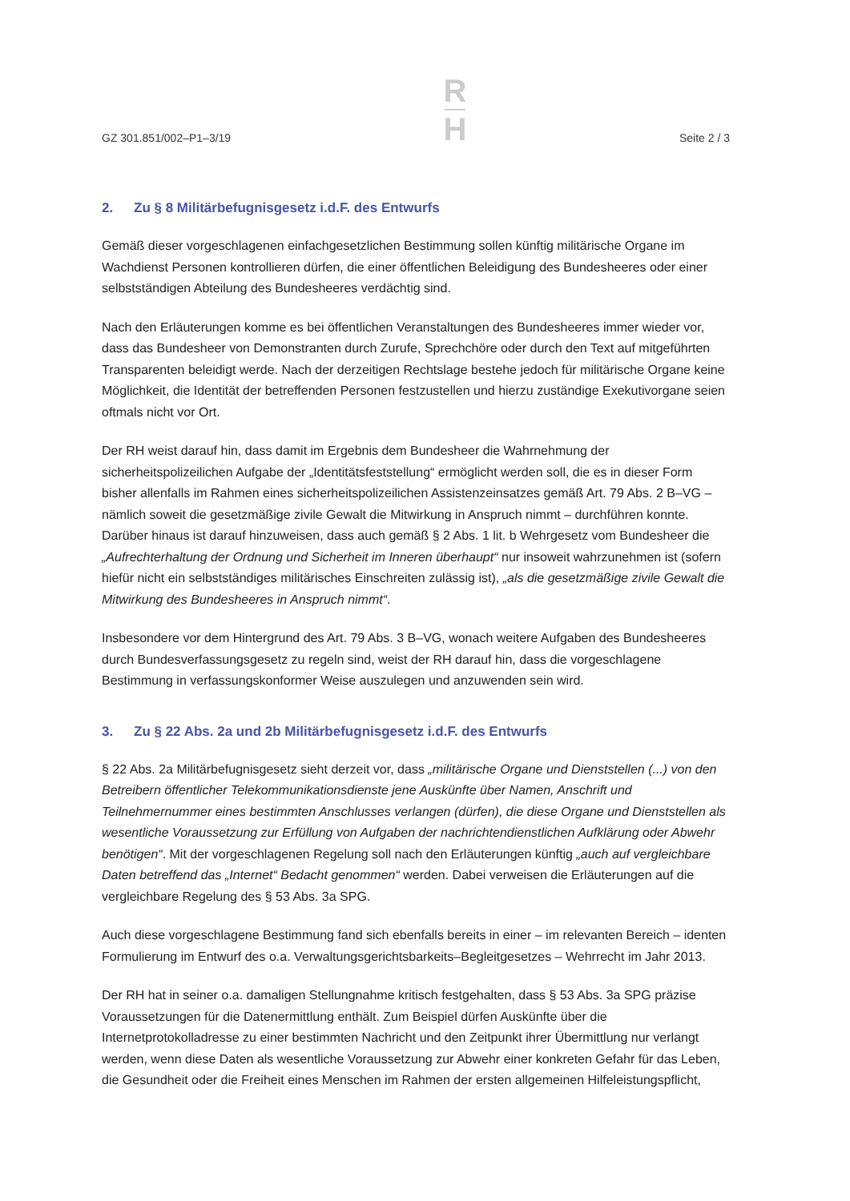GZ 301.851/002–P1–3/19
R H
Seite 2 / 3
2. Zu § 8 Militärbefugnisgesetz i.d.F. des Entwurfs
Gemäß dieser vorgeschlagenen einfachgesetzlichen Bestimmung sollen künftig militärische Organe im Wachdienst Personen kontrollieren dürfen, die einer öffentlichen Beleidigung des Bundesheeres oder einer selbstständigen Abteilung des Bundesheeres verdächtig sind.
Nach den Erläuterungen komme es bei öffentlichen Veranstaltungen des Bundesheeres immer wieder vor, dass das Bundesheer von Demonstranten durch Zurufe, Sprechchöre oder durch den Text auf mitgeführten Transparenten beleidigt werde. Nach der derzeitigen Rechtslage bestehe jedoch für militärische Organe keine Möglichkeit, die Identität der betreffenden Personen festzustellen und hierzu zuständige Exekutivorgane seien oftmals nicht vor Ort.
Der RH weist darauf hin, dass damit im Ergebnis dem Bundesheer die Wahrnehmung der sicherheitspolizeilichen Aufgabe der „Identitätsfeststellung“ ermöglicht werden soll, die es in dieser Form bisher allenfalls im Rahmen eines sicherheitspolizeilichen Assistenzeinsatzes gemäß Art. 79 Abs. 2 B–VG – nämlich soweit die gesetzmäßige zivile Gewalt die Mitwirkung in Anspruch nimmt – durchführen konnte. Darüber hinaus ist darauf hinzuweisen, dass auch gemäß § 2 Abs. 1 lit. b Wehrgesetz vom Bundesheer die „Aufrechterhaltung der Ordnung und Sicherheit im Inneren überhaupt“ nur insoweit wahrzunehmen ist (sofern hiefür nicht ein selbstständiges militärisches Einschreiten zulässig ist), „als die gesetzmäßige zivile Gewalt die Mitwirkung des Bundesheeres in Anspruch nimmt“.
Insbesondere vor dem Hintergrund des Art. 79 Abs. 3 B–VG, wonach weitere Aufgaben des Bundesheeres durch Bundesverfassungsgesetz zu regeln sind, weist der RH darauf hin, dass die vorgeschlagene Bestimmung in verfassungskonformer Weise auszulegen und anzuwenden sein wird.
3. Zu § 22 Abs. 2a und 2b Militärbefugnisgesetz i.d.F. des Entwurfs
§ 22 Abs. 2a Militärbefugnisgesetz sieht derzeit vor, dass „militärische Organe und Dienststellen (...) von den Betreibern öffentlicher Telekommunikationsdienste jene Auskünfte über Namen, Anschrift und Teilnehmernummer eines bestimmten Anschlusses verlangen (dürfen), die diese Organe und Dienststellen als wesentliche Voraussetzung zur Erfüllung von Aufgaben der nachrichtendienstlichen Aufklärung oder Abwehr benötigen“. Mit der vorgeschlagenen Regelung soll nach den Erläuterungen künftig „auch auf vergleichbare Daten betreffend das „Internet“ Bedacht genommen“ werden. Dabei verweisen die Erläuterungen auf die vergleichbare Regelung des § 53 Abs. 3a SPG.
Auch diese vorgeschlagene Bestimmung fand sich ebenfalls bereits in einer – im relevanten Bereich – identen Formulierung im Entwurf des o.a. Verwaltungsgerichtsbarkeits–Begleitgesetzes – Wehrrecht im Jahr 2013.
Der RH hat in seiner o.a. damaligen Stellungnahme kritisch festgehalten, dass § 53 Abs. 3a SPG präzise Voraussetzungen für die Datenermittlung enthält. Zum Beispiel dürfen Auskünfte über die Internetprotokolladresse zu einer bestimmten Nachricht und den Zeitpunkt ihrer Übermittlung nur verlangt werden, wenn diese Daten als wesentliche Voraussetzung zur Abwehr einer konkreten Gefahr für das Leben, die Gesundheit oder die Freiheit eines Menschen im Rahmen der ersten allgemeinen Hilfeleistungspflicht,